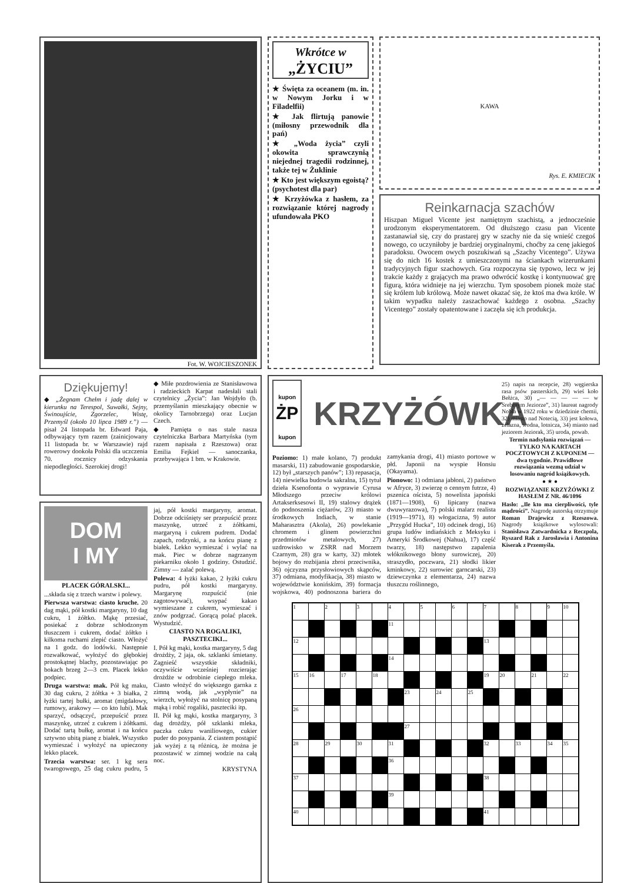Fot. W. WOJCIESZONEK
Wkrótce w
„ŻYCIU”
★ Święta za oceanem (m. in. w Nowym Jorku i w Filadelfii)
★ Jak flirtują panowie (miłosny przewodnik dla pań)
★ „Woda życia” czyli okowita sprawczynią niejednej tragedii rodzinnej, także tej w Żuklinie
★ Kto jest większym egoistą? (psychotest dla par)
★ Krzyżówka z hasłem, za rozwiązanie której nagrody ufundowała PKO
KAWA
Rys. E. KMIECIK
Reinkarnacja szachów
Hiszpan Miguel Vicente jest namiętnym szachistą, a jednocześnie urodzonym eksperymentatorem. Od dłuższego czasu pan Vicente zastanawiał się, czy do prastarej gry w szachy nie da się wnieść czegoś nowego, co uczyniłoby je bardziej oryginalnymi, choćby za cenę jakiegoś paradoksu. Owocem owych poszukiwań są „Szachy Vicentego”. Używa się do nich 16 kostek z umieszczonymi na ściankach wizerunkami tradycyjnych figur szachowych. Gra rozpoczyna się typowo, lecz w jej trakcie każdy z grających ma prawo odwrócić kostkę i kontynuować grę figurą, która widnieje na jej wierzchu. Tym sposobem pionek może stać się królem lub królową. Może nawet okazać się, że ktoś ma dwa króle. W takim wypadku należy zaszachować każdego z osobna. „Szachy Vicentego” zostały opatentowane i zaczęła się ich produkcja.
Dziękujemy!
◆ „Żegnam Chełm i jadę dalej w kierunku na Terespol, Suwałki, Sejny, Świnoujście, Zgorzelec, Wistę, Przemyśl (około 10 lipca 1989 r.”) — pisał 24 listopada br. Edward Paja, odbywający tym razem (zainicjowany 11 listopada br. w Warszawie) rajd rowerowy dookoła Polski dla uczczenia 70. rocznicy odzyskania niepodległości. Szerokiej drogi!
◆ Miłe pozdrowienia ze Stanisławowa i radzieckich Karpat nadesłali stali czytelnicy „Życia”: Jan Wojdyło (b. przemyślanin mieszkający obecnie w okolicy Tarnobrzega) oraz Lucjan Czech.
◆ Pamięta o nas stale nasza czytelniczka Barbara Martyńska (tym razem napisała z Rzeszowa) oraz Emilia Fejkiel — sanoczanka, przebywająca 1 bm. w Krakowie.
DOM
I MY
PLACEK GÓRALSKI...
...składa się z trzech warstw i polewy.
Pierwsza warstwa: ciasto kruche. 20 dag mąki, pół kostki margaryny, 10 dag cukru, 1 żółtko. Mąkę przesiać, posiekać z dobrze schłodzonym tłuszczem i cukrem, dodać żółtko i kilkoma ruchami zlepić ciasto. Włożyć na 1 godz. do lodówki. Następnie rozwałkować, wyłożyć do głębokiej prostokątnej blachy, pozostawiając po bokach brzeg 2—3 cm. Placek lekko podpiec.
Druga warstwa: mak. Pół kg maku, 30 dag cukru, 2 żółtka + 3 białka, 2 łyżki tartej bułki, aromat (migdałowy, rumowy, arakowy — co kto lubi). Mak sparzyć, odsączyć, przepuścić przez maszynkę, utrzeć z cukrem i żółtkami. Dodać tartą bułkę, aromat i na końcu sztywno ubitą pianę z białek. Wszystko wymieszać i wyłożyć na upieczony lekko placek.
Trzecia warstwa: ser. 1 kg sera twarogowego, 25 dag cukru pudru, 5 jaj, pół kostki margaryny, aromat. Dobrze odciśnięty ser przepuścić przez maszynkę, utrzeć z żółtkami, margaryną i cukrem pudrem. Dodać zapach, rodzynki, a na końcu pianę z białek. Lekko wymieszać i wylać na mak. Piec w dobrze nagrzanym piekarniku około 1 godziny. Ostudzić. Zimny — zalać polewą.
Polewa: 4 łyżki kakao, 2 łyżki cukru pudru, pół kostki margaryny. Margarynę rozpuścić (nie zagotowywać), wsypać kakao wymieszane z cukrem, wymieszać i znów podgrzać. Gorącą polać placek. Wystudzić.
CIASTO NA ROGALIKI, PASZTECIKI...
I. Pół kg mąki, kostka margaryny, 5 dag drożdży, 2 jaja, ok. szklanki śmietany. Zagnieść wszystkie składniki, oczywiście wcześniej rozcierając drożdże w odrobinie ciepłego mleka. Ciasto włożyć do większego garnka z zimną wodą, jak „wypłynie” na wierzch, wyłożyć na stolnicę posypaną mąką i robić rogaliki, paszteciki itp.
II. Pół kg mąki, kostka margaryny, 3 dag drożdży, pół szklanki mleka, paczka cukru waniliowego, cukier puder do posypania. Z ciastem postąpić jak wyżej z tą różnicą, że można je pozostawić w zimnej wodzie na całą noc.
KRYSTYNA
kupon
ŻP
kupon
KRZYŻÓWKA
Poziomo: 1) małe kolano, 7) produkt masarski, 11) zabudowanie gospodarskie, 12) był „starszych panów”; 13) repasacja, 14) niewielka budowla sakralna, 15) tytuł dzieła Ksenofonta o wyprawie Cyrusa Młodszego przeciw królowi Artakserksesowi II, 19) stalowy drążek do podnoszenia ciężarów, 23) miasto w środkowych Indiach, w stanie Maharasztra (Akola), 26) powlekanie chromem i glinem powierzchni przedmiotów metalowych, 27) uzdrowisko w ZSRR nad Morzem Czarnym, 28) gra w karty, 32) młotek bojowy do rozbijania zbroi przeciwnika, 36) ojczyzna przysłowiowych skąpców, 37) odmiana, modyfikacja, 38) miasto w województwie konińskim, 39) formacja wojskowa, 40) podnoszona bariera do zamykania drogi, 41) miasto portowe w płd. Japonii na wyspie Honsiu (Okayama).
Pionowo: 1) odmiana jabłoni, 2) państwo w Afryce, 3) zwierzę o cennym futrze, 4) pszenica oścista, 5) nowelista japoński (1871—1908), 6) lipicany (nazwa dwuwyrazowa), 7) polski malarz realista (1919—1971), 8) włogacizna, 9) autor „Przygód Hucka”, 10) odcinek drogi, 16) grupa ludów indiańskich z Meksyku i Ameryki Środkowej (Nahua), 17) część twarzy, 18) następstwo zapalenia włóknikowego błony surowiczej, 20) straszydło, poczwara, 21) słodki likier kminkowy, 22) surowiec garncarski, 23) dziewczynka z elementarza, 24) nazwa tłuszczu roślinnego,
25) napis na recepcie, 28) węgierska rasa psów pasterskich, 29) wieś koło Bełżca, 30) „— — — — — w Srebrnym Jeziorze”, 31) laureat nagrody Nobla w 1922 roku w dziedzinie chemii, 32) miasto nad Notecią, 33) jest kołowa, żelazna, wodna, lotnicza, 34) miasto nad jeziorem Jeziorak, 35) uroda, powab.
Termin nadsyłania rozwiązań — TYLKO NA KARTACH POCZTOWYCH Z KUPONEM — dwa tygodnie. Prawidłowe rozwiązania wezmą udział w losowaniu nagród książkowych.
● ★ ●
ROZWIĄZANIE KRZYŻÓWKI Z HASŁEM Z NR. 46/1096
Hasło: „Ile kto ma cierpliwości, tyle mądrości”. Nagrodę autorską otrzymuje Roman Drajewicz z Rzeszowa. Nagrody książkowe wylosowali: Stanisława Zatwardnicka z Reczpola, Ryszard Rak z Jarosławia i Antonina Kiserak z Przemyśla.
| 1 | | 2 | | 3 | | 4 | | 5 | | 6 | | 7 | | 8 | | 9 | 10 |
| | | | | | | 11 | | | | | | | | | | | |
| 12 | | | | | | | | | | | | 13 | | | | | |
| | | | | | | 14 | | | | | | | | | | | |
| 15 | 16 | | 17 | | 18 | | | | | | | 19 | 20 | | 21 | | 22 |
| | | | | | | | 23 | | 24 | | 25 | | | | | | |
| 26 | | | | | | | | | | | | | | | | | |
| | | | | | | | 27 | | | | | | | | | | |
| 28 | | 29 | | 30 | | 31 | | | | | | 32 | | 33 | | 34 | 35 |
| | | | | | | 36 | | | | | | | | | | | |
| 37 | | | | | | | | | | | | 38 | | | | | |
| | | | | | | 39 | | | | | | | | | | | |
| 40 | | | | | | | | | | | | 41 | | | | | |